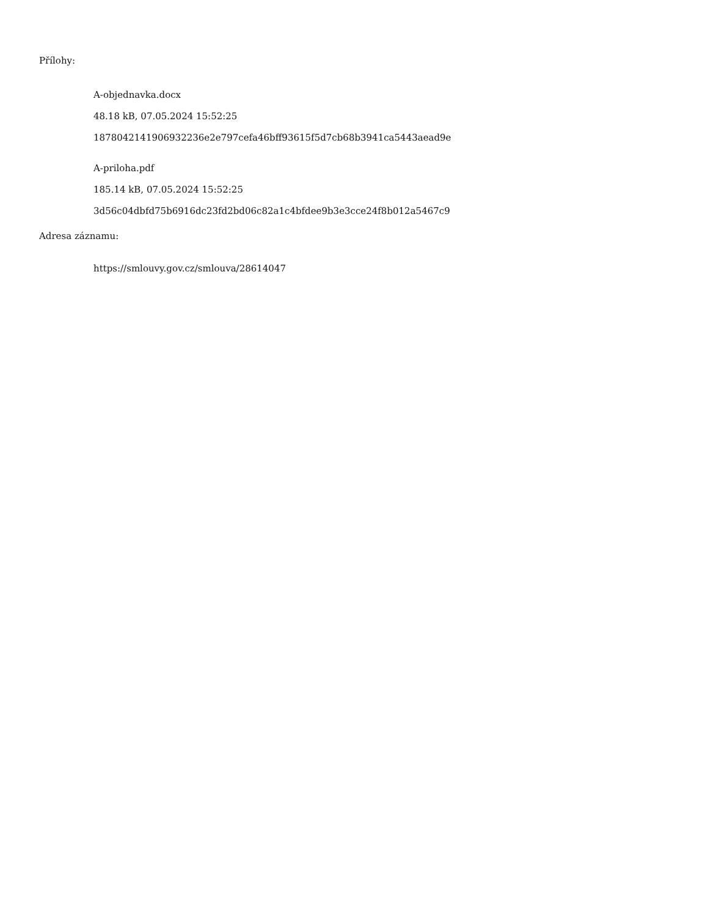Přílohy:
A-objednavka.docx
48.18 kB, 07.05.2024 15:52:25
1878042141906932236e2e797cefa46bff93615f5d7cb68b3941ca5443aead9e
A-priloha.pdf
185.14 kB, 07.05.2024 15:52:25
3d56c04dbfd75b6916dc23fd2bd06c82a1c4bfdee9b3e3cce24f8b012a5467c9
Adresa záznamu:
https://smlouvy.gov.cz/smlouva/28614047